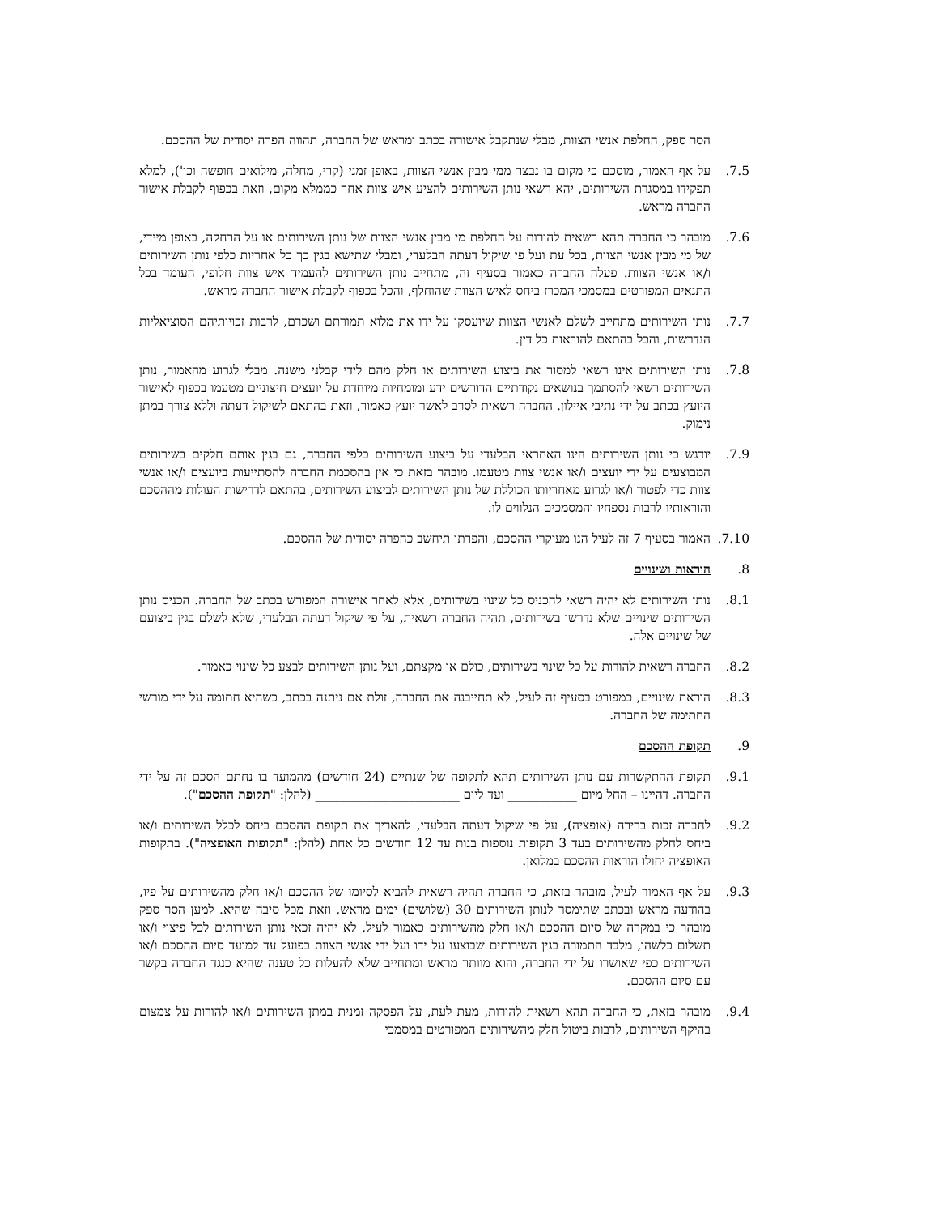הסר ספק, החלפת אנשי הצוות, מבלי שנתקבל אישורה בכתב ומראש של החברה, תהווה הפרה יסודית של ההסכם.
7.5. על אף האמור, מוסכם כי מקום בו נבצר ממי מבין אנשי הצוות, באופן זמני (קרי, מחלה, מילואים חופשה וכו'), למלא תפקידו במסגרת השירותים, יהא רשאי נותן השירותים להציע איש צוות אחר כממלא מקום, וזאת בכפוף לקבלת אישור החברה מראש.
7.6. מובהר כי החברה תהא רשאית להורות על החלפת מי מבין אנשי הצוות של נותן השירותים או על הרחקה, באופן מיידי, של מי מבין אנשי הצוות, בכל עת ועל פי שיקול דעתה הבלעדי, ומבלי שתישא בגין כך כל אחריות כלפי נותן השירותים ו/או אנשי הצוות. פעלה החברה כאמור בסעיף זה, מתחייב נותן השירותים להעמיד איש צוות חלופי, העומד בכל התנאים המפורטים במסמכי המכרז ביחס לאיש הצוות שהוחלף, והכל בכפוף לקבלת אישור החברה מראש.
7.7. נותן השירותים מתחייב לשלם לאנשי הצוות שיועסקו על ידו את מלוא תמורתם ושכרם, לרבות זכויותיהם הסוציאליות הנדרשות, והכל בהתאם להוראות כל דין.
7.8. נותן השירותים אינו רשאי למסור את ביצוע השירותים או חלק מהם לידי קבלני משנה. מבלי לגרוע מהאמור, נותן השירותים רשאי להסתמך בנושאים נקודתיים הדורשים ידע ומומחיות מיוחדת על יועצים חיצוניים מטעמו בכפוף לאישור היועץ בכתב על ידי נתיבי איילון. החברה רשאית לסרב לאשר יועץ כאמור, וזאת בהתאם לשיקול דעתה וללא צורך במתן נימוק.
7.9. יודגש כי נותן השירותים הינו האחראי הבלעדי על ביצוע השירותים כלפי החברה, גם בגין אותם חלקים בשירותים המבוצעים על ידי יועצים ו/או אנשי צוות מטעמו. מובהר בזאת כי אין בהסכמת החברה להסתייעות ביועצים ו/או אנשי צוות כדי לפטור ו/או לגרוע מאחריותו הכוללת של נותן השירותים לביצוע השירותים, בהתאם לדרישות העולות מההסכם והוראותיו לרבות נספחיו והמסמכים הנלווים לו.
7.10. האמור בסעיף 7 זה לעיל הנו מעיקרי ההסכם, והפרתו תיחשב כהפרה יסודית של ההסכם.
8. הוראות ושינויים
8.1. נותן השירותים לא יהיה רשאי להכניס כל שינוי בשירותים, אלא לאחר אישורה המפורש בכתב של החברה. הכניס נותן השירותים שינויים שלא נדרשו בשירותים, תהיה החברה רשאית, על פי שיקול דעתה הבלעדי, שלא לשלם בגין ביצועם של שינויים אלה.
8.2. החברה רשאית להורות על כל שינוי בשירותים, כולם או מקצתם, ועל נותן השירותים לבצע כל שינוי כאמור.
8.3. הוראת שינויים, כמפורט בסעיף זה לעיל, לא תחייבנה את החברה, זולת אם ניתנה בכתב, כשהיא חתומה על ידי מורשי החתימה של החברה.
9. תקופת ההסכם
9.1. תקופת ההתקשרות עם נותן השירותים תהא לתקופה של שנתיים (24 חודשים) מהמועד בו נחתם הסכם זה על ידי החברה. דהיינו – החל מיום ___________ ועד ליום _______________________ (להלן: "תקופת ההסכם").
9.2. לחברה זכות ברירה (אופציה), על פי שיקול דעתה הבלעדי, להאריך את תקופת ההסכם ביחס לכלל השירותים ו/או ביחס לחלק מהשירותים בעד 3 תקופות נוספות בנות עד 12 חודשים כל אחת (להלן: "תקופות האופציה"). בתקופות האופציה יחולו הוראות ההסכם במלואן.
9.3. על אף האמור לעיל, מובהר בזאת, כי החברה תהיה רשאית להביא לסיומו של ההסכם ו/או חלק מהשירותים על פיו, בהודעה מראש ובכתב שתימסר לנותן השירותים 30 (שלושים) ימים מראש, וזאת מכל סיבה שהיא. למען הסר ספק מובהר כי במקרה של סיום ההסכם ו/או חלק מהשירותים כאמור לעיל, לא יהיה זכאי נותן השירותים לכל פיצוי ו/או תשלום כלשהו, מלבד התמורה בגין השירותים שבוצעו על ידו ועל ידי אנשי הצוות בפועל עד למועד סיום ההסכם ו/או השירותים כפי שאושרו על ידי החברה, והוא מוותר מראש ומתחייב שלא להעלות כל טענה שהיא כנגד החברה בקשר עם סיום ההסכם.
9.4. מובהר בזאת, כי החברה תהא רשאית להורות, מעת לעת, על הפסקה זמנית במתן השירותים ו/או להורות על צמצום בהיקף השירותים, לרבות ביטול חלק מהשירותים המפורטים במסמכי